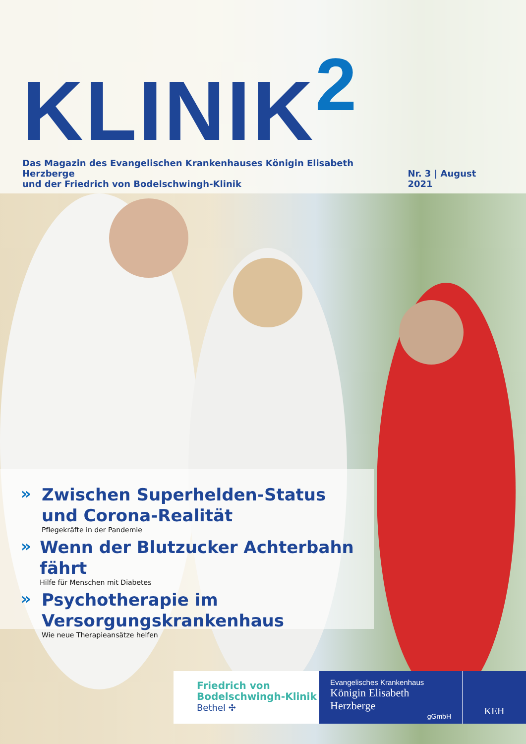KLINIK<sup>2</sup>
Das Magazin des Evangelischen Krankenhauses Königin Elisabeth Herzberge
und der Friedrich von Bodelschwingh-Klinik
Nr. 3 | August 2021
»
Zwischen Superhelden-Status
und Corona-Realität
Pflegekräfte in der Pandemie
»
Wenn der Blutzucker Achterbahn fährt
Hilfe für Menschen mit Diabetes
»
Psychotherapie im
Versorgungskrankenhaus
Wie neue Therapieansätze helfen
Friedrich von
Bodelschwingh-Klinik
Bethel ✣
Evangelisches Krankenhaus
Königin Elisabeth Herzberge
gGmbH
KEH